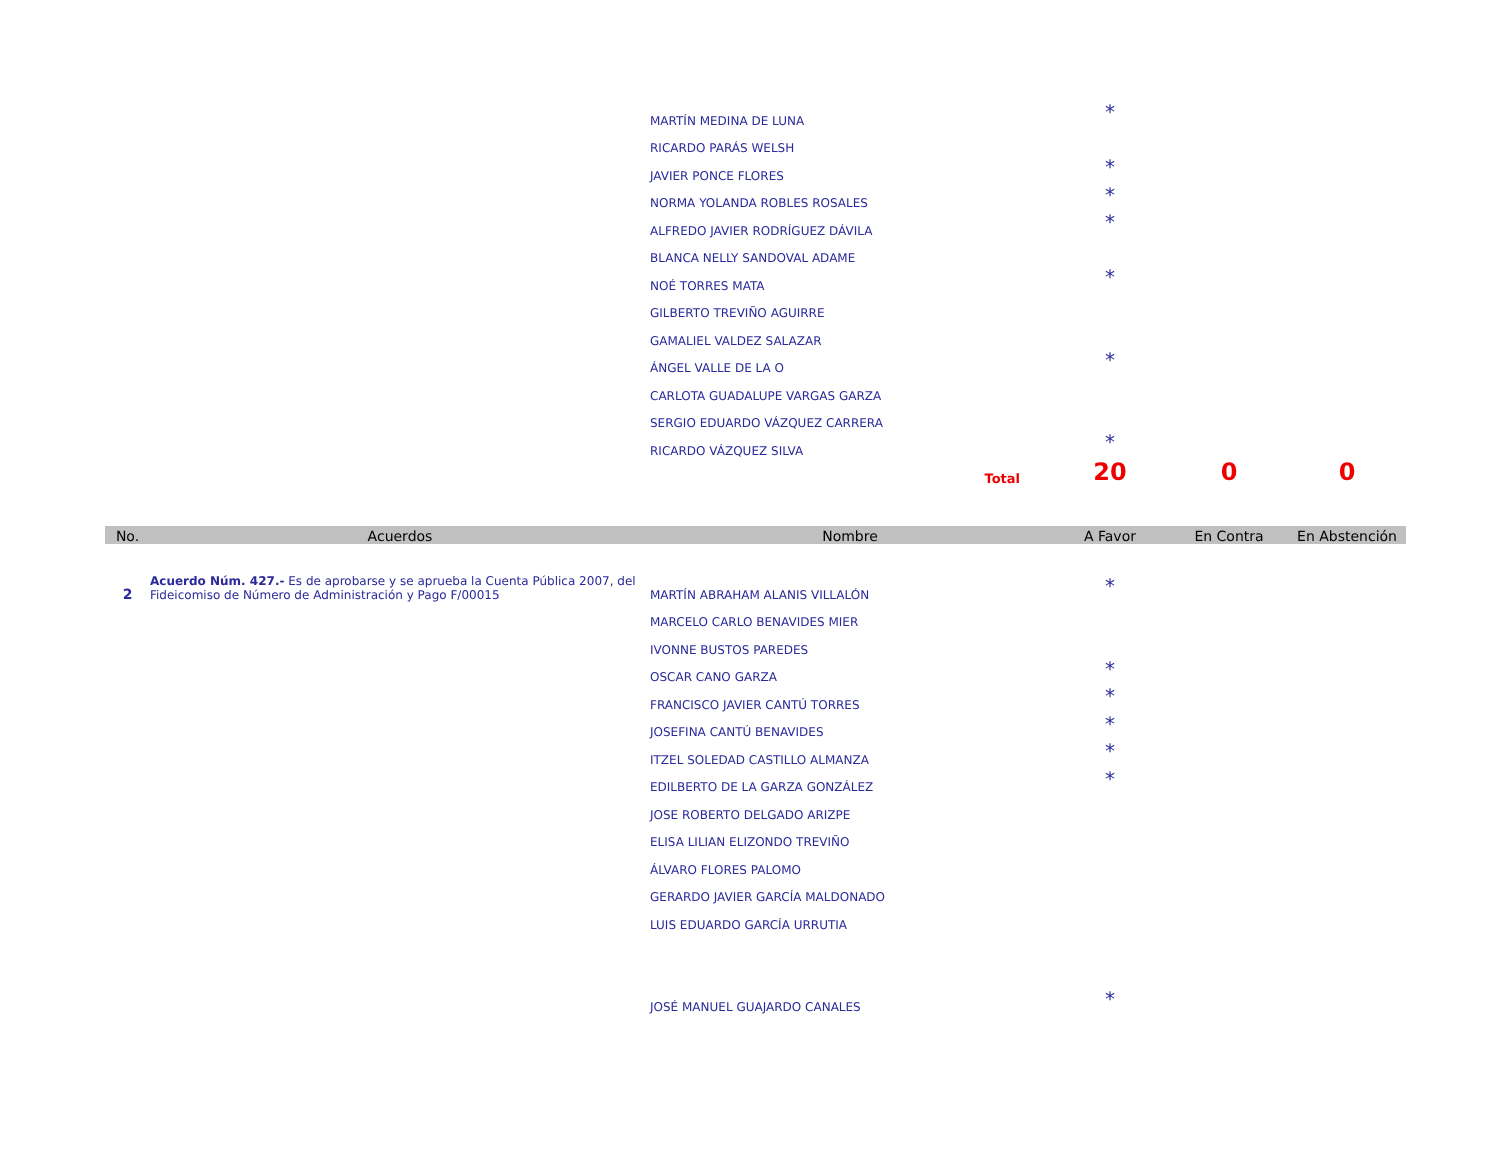| | | MARTÍN MEDINA DE LUNA | * | | |
| | | RICARDO PARÁS WELSH | | | |
| | | JAVIER PONCE FLORES | * | | |
| | | NORMA YOLANDA ROBLES ROSALES | * | | |
| | | ALFREDO JAVIER RODRÍGUEZ DÁVILA | * | | |
| | | BLANCA NELLY SANDOVAL ADAME | | | |
| | | NOÉ TORRES MATA | * | | |
| | | GILBERTO TREVIÑO AGUIRRE | | | |
| | | GAMALIEL VALDEZ SALAZAR | | | |
| | | ÁNGEL VALLE DE LA O | * | | |
| | | CARLOTA GUADALUPE VARGAS GARZA | | | |
| | | SERGIO EDUARDO VÁZQUEZ CARRERA | | | |
| | | RICARDO VÁZQUEZ SILVA | * | | |
| | | Total | 20 | 0 | 0 |
| No. | Acuerdos | Nombre | A Favor | En Contra | En Abstención |
| 2 | Acuerdo Núm. 427.- Es de aprobarse y se aprueba la Cuenta Pública 2007, del Fideicomiso de Número de Administración y Pago F/00015 | MARTÍN ABRAHAM ALANIS VILLALÓN | * | | |
| | | MARCELO CARLO BENAVIDES MIER | | | |
| | | IVONNE BUSTOS PAREDES | | | |
| | | OSCAR CANO GARZA | * | | |
| | | FRANCISCO JAVIER CANTÚ TORRES | * | | |
| | | JOSEFINA CANTÚ BENAVIDES | * | | |
| | | ITZEL SOLEDAD CASTILLO ALMANZA | * | | |
| | | EDILBERTO DE LA GARZA GONZÁLEZ | * | | |
| | | JOSE ROBERTO DELGADO ARIZPE | | | |
| | | ELISA LILIAN ELIZONDO TREVIÑO | | | |
| | | ÁLVARO FLORES PALOMO | | | |
| | | GERARDO JAVIER GARCÍA MALDONADO | | | |
| | | LUIS EDUARDO GARCÍA URRUTIA | | | |
| | | JOSÉ MANUEL GUAJARDO CANALES | * | | |